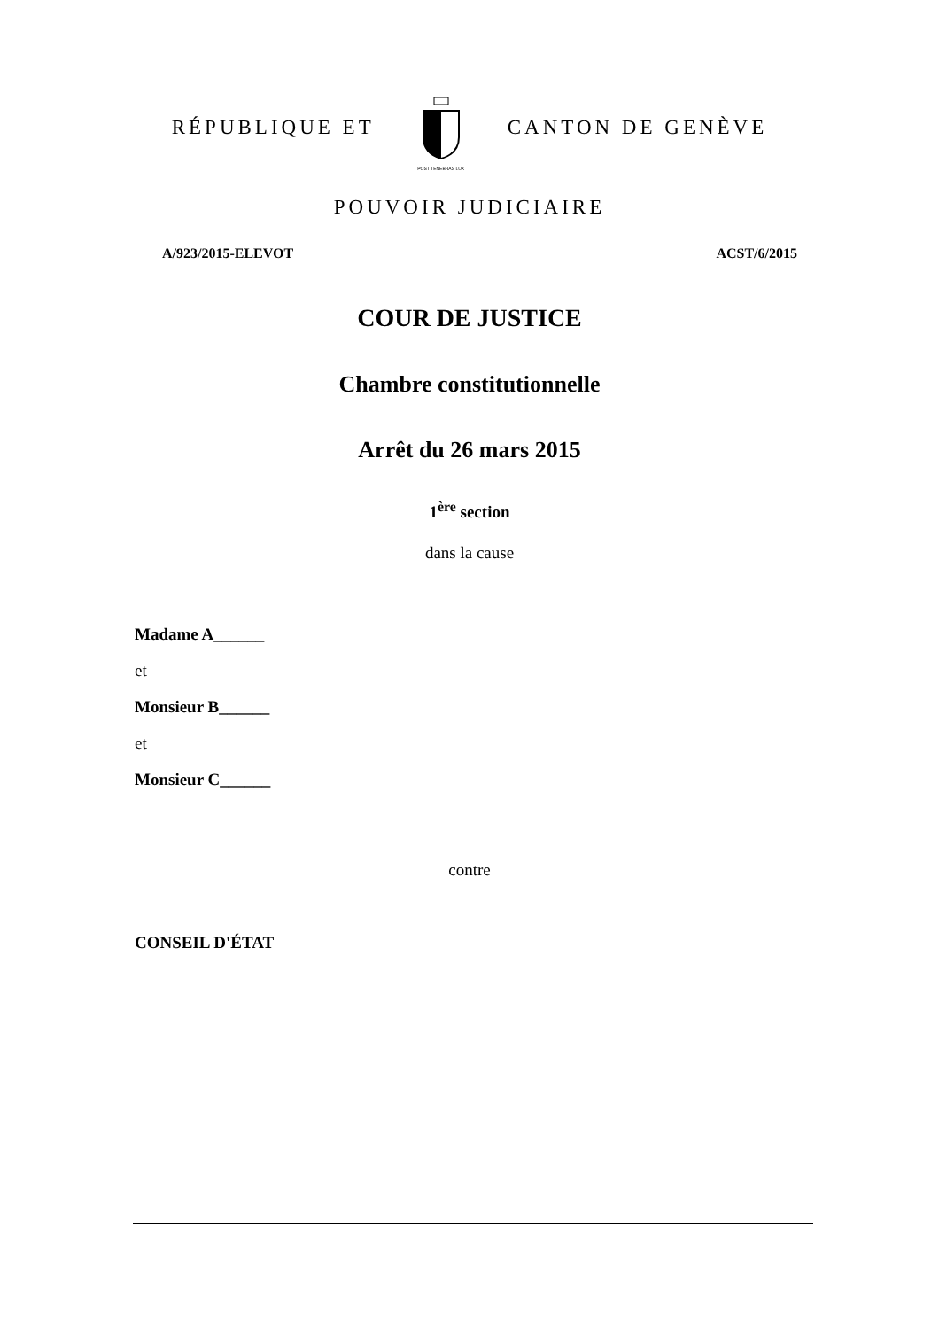RÉPUBLIQUE ET
POST TENEBRAS LUX
CANTON DE GENÈVE
POUVOIR JUDICIAIRE
A/923/2015-ELEVOT ACST/6/2015
COUR DE JUSTICE
Chambre constitutionnelle
Arrêt du 26 mars 2015
1<sup>ère</sup> section
dans la cause
Madame A______
et
Monsieur B______
et
Monsieur C______
contre
CONSEIL D'ÉTAT